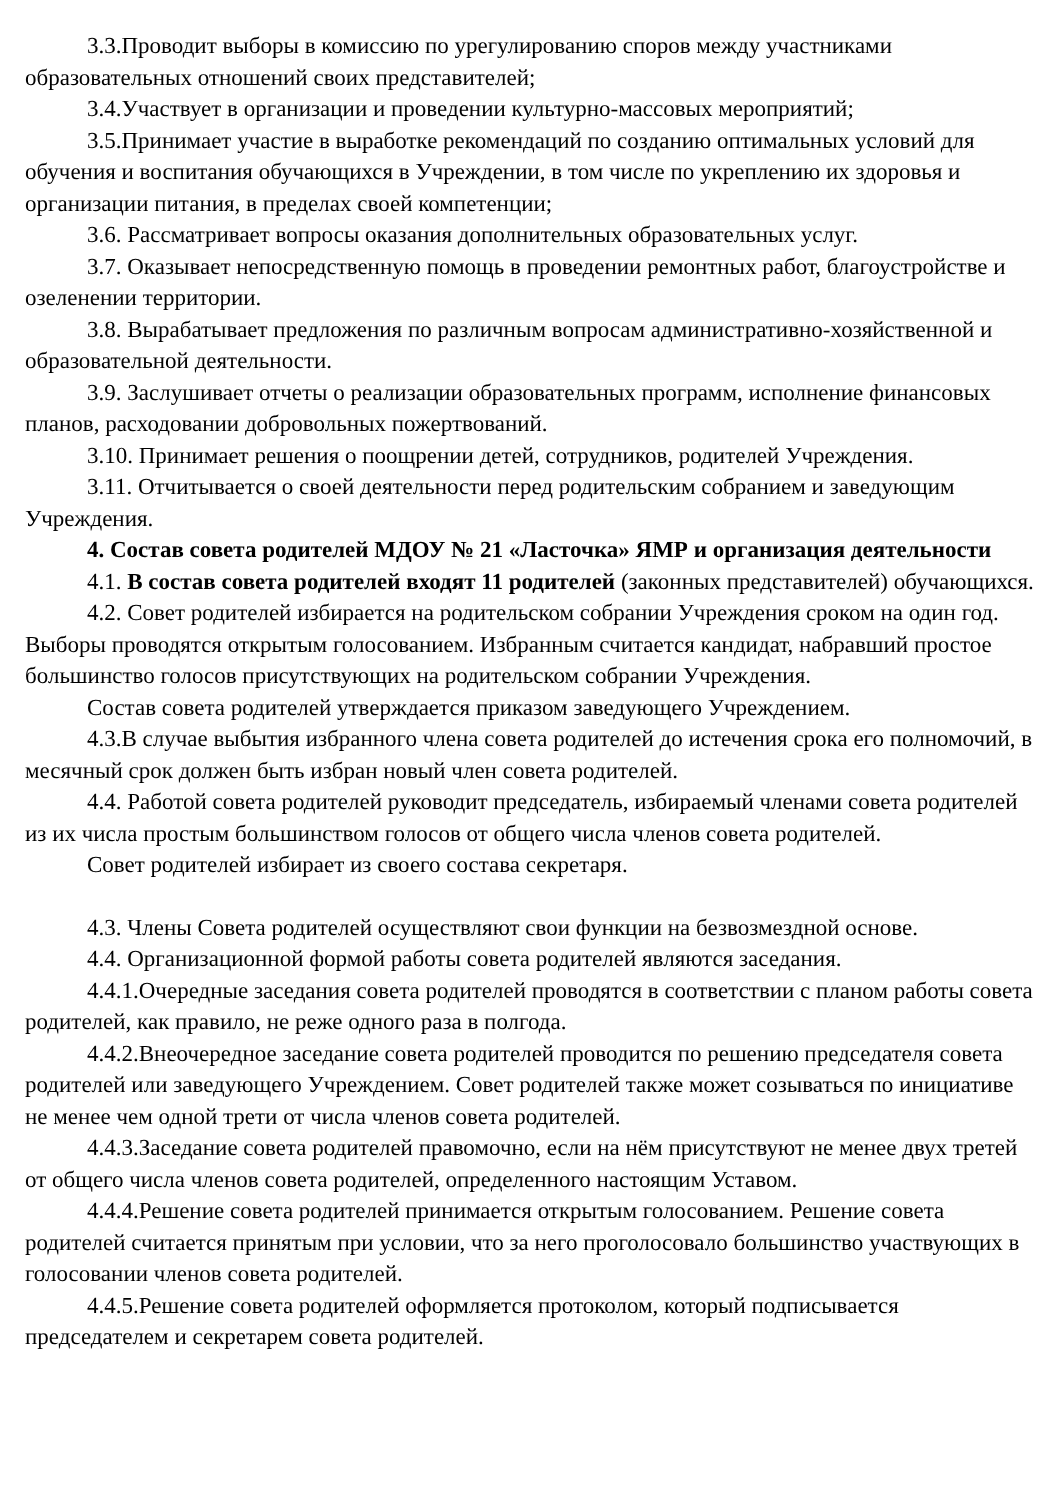3.3.Проводит выборы в комиссию по урегулированию споров между участниками образовательных отношений своих представителей;
3.4.Участвует в организации и проведении культурно-массовых мероприятий;
3.5.Принимает участие в выработке рекомендаций по созданию оптимальных условий для обучения и воспитания обучающихся в Учреждении, в том числе по укреплению их здоровья и организации питания, в пределах своей компетенции;
3.6. Рассматривает вопросы оказания дополнительных образовательных услуг.
3.7. Оказывает непосредственную помощь в проведении ремонтных работ, благоустройстве и озеленении территории.
3.8. Вырабатывает предложения по различным вопросам административно-хозяйственной и образовательной деятельности.
3.9. Заслушивает отчеты о реализации образовательных программ, исполнение финансовых планов, расходовании добровольных пожертвований.
3.10. Принимает решения о поощрении детей, сотрудников, родителей Учреждения.
3.11. Отчитывается о своей деятельности перед родительским собранием и заведующим Учреждения.
4. Состав совета родителей МДОУ № 21 «Ласточка» ЯМР и организация деятельности
4.1. В состав совета родителей входят 11 родителей (законных представителей) обучающихся.
4.2. Совет родителей избирается на родительском собрании Учреждения сроком на один год. Выборы проводятся открытым голосованием. Избранным считается кандидат, набравший простое большинство голосов присутствующих на родительском собрании Учреждения.
Состав совета родителей утверждается приказом заведующего Учреждением.
4.3.В случае выбытия избранного члена совета родителей до истечения срока его полномочий, в месячный срок должен быть избран новый член совета родителей.
4.4. Работой совета родителей руководит председатель, избираемый членами совета родителей из их числа простым большинством голосов от общего числа членов совета родителей.
Совет родителей избирает из своего состава секретаря.
4.3. Члены Совета родителей осуществляют свои функции на безвозмездной основе.
4.4. Организационной формой работы совета родителей являются заседания.
4.4.1.Очередные заседания совета родителей проводятся в соответствии с планом работы совета родителей, как правило, не реже одного раза в полгода.
4.4.2.Внеочередное заседание совета родителей проводится по решению председателя совета родителей или заведующего Учреждением. Совет родителей также может созываться по инициативе не менее чем одной трети от числа членов совета родителей.
4.4.3.Заседание совета родителей правомочно, если на нём присутствуют не менее двух третей от общего числа членов совета родителей, определенного настоящим Уставом.
4.4.4.Решение совета родителей принимается открытым голосованием. Решение совета родителей считается принятым при условии, что за него проголосовало большинство участвующих в голосовании членов совета родителей.
4.4.5.Решение совета родителей оформляется протоколом, который подписывается председателем и секретарем совета родителей.